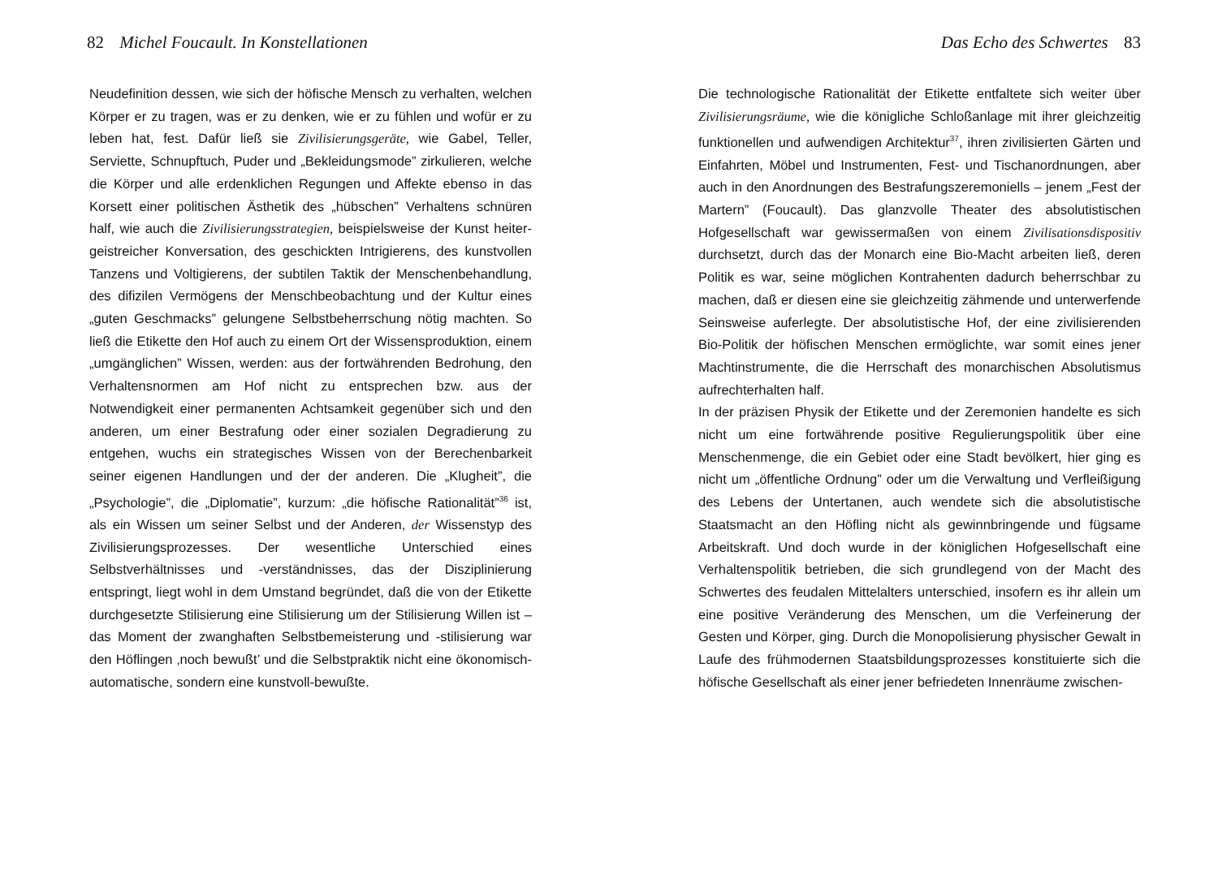82 Michel Foucault. In Konstellationen
Neudefinition dessen, wie sich der höfische Mensch zu verhalten, welchen Körper er zu tragen, was er zu denken, wie er zu fühlen und wofür er zu leben hat, fest. Dafür ließ sie Zivilisierungsgeräte, wie Gabel, Teller, Serviette, Schnupftuch, Puder und „Bekleidungsmode” zirkulieren, welche die Körper und alle erdenklichen Regungen und Affekte ebenso in das Korsett einer politischen Ästhetik des „hübschen” Verhaltens schnüren half, wie auch die Zivilisierungsstrategien, beispielsweise der Kunst heiter-geistreicher Konversation, des geschickten Intrigierens, des kunstvollen Tanzens und Voltigierens, der subtilen Taktik der Menschenbehandlung, des difizilen Vermögens der Menschbeobachtung und der Kultur eines „guten Geschmacks” gelungene Selbstbeherrschung nötig machten. So ließ die Etikette den Hof auch zu einem Ort der Wissensproduktion, einem „umgänglichen” Wissen, werden: aus der fortwährenden Bedrohung, den Verhaltensnormen am Hof nicht zu entsprechen bzw. aus der Notwendigkeit einer permanenten Achtsamkeit gegenüber sich und den anderen, um einer Bestrafung oder einer sozialen Degradierung zu entgehen, wuchs ein strategisches Wissen von der Berechenbarkeit seiner eigenen Handlungen und der der anderen. Die „Klugheit”, die „Psychologie”, die „Diplomatie”, kurzum: „die höfische Rationalität”<sup>36</sup> ist, als ein Wissen um seiner Selbst und der Anderen, der Wissenstyp des Zivilisierungsprozesses. Der wesentliche Unterschied eines Selbstverhältnisses und -verständnisses, das der Disziplinierung entspringt, liegt wohl in dem Umstand begründet, daß die von der Etikette durchgesetzte Stilisierung eine Stilisierung um der Stilisierung Willen ist – das Moment der zwanghaften Selbstbemeisterung und -stilisierung war den Höflingen ‚noch bewußt’ und die Selbstpraktik nicht eine ökonomisch-automatische, sondern eine kunstvoll-bewußte.
Das Echo des Schwertes 83
Die technologische Rationalität der Etikette entfaltete sich weiter über Zivilisierungsräume, wie die königliche Schloßanlage mit ihrer gleichzeitig funktionellen und aufwendigen Architektur<sup>37</sup>, ihren zivilisierten Gärten und Einfahrten, Möbel und Instrumenten, Fest- und Tischanordnungen, aber auch in den Anordnungen des Bestrafungszeremoniells – jenem „Fest der Martern” (Foucault). Das glanzvolle Theater des absolutistischen Hofgesellschaft war gewissermaßen von einem Zivilisationsdispositiv durchsetzt, durch das der Monarch eine Bio-Macht arbeiten ließ, deren Politik es war, seine möglichen Kontrahenten dadurch beherrschbar zu machen, daß er diesen eine sie gleichzeitig zähmende und unterwerfende Seinsweise auferlegte. Der absolutistische Hof, der eine zivilisierenden Bio-Politik der höfischen Menschen ermöglichte, war somit eines jener Machtinstrumente, die die Herrschaft des monarchischen Absolutismus aufrechterhalten half.
In der präzisen Physik der Etikette und der Zeremonien handelte es sich nicht um eine fortwährende positive Regulierungspolitik über eine Menschenmenge, die ein Gebiet oder eine Stadt bevölkert, hier ging es nicht um „öffentliche Ordnung” oder um die Verwaltung und Verfleißigung des Lebens der Untertanen, auch wendete sich die absolutistische Staatsmacht an den Höfling nicht als gewinnbringende und fügsame Arbeitskraft. Und doch wurde in der königlichen Hofgesellschaft eine Verhaltenspolitik betrieben, die sich grundlegend von der Macht des Schwertes des feudalen Mittelalters unterschied, insofern es ihr allein um eine positive Veränderung des Menschen, um die Verfeinerung der Gesten und Körper, ging. Durch die Monopolisierung physischer Gewalt in Laufe des frühmodernen Staatsbildungsprozesses konstituierte sich die höfische Gesellschaft als einer jener befriedeten Innenräume zwischen-